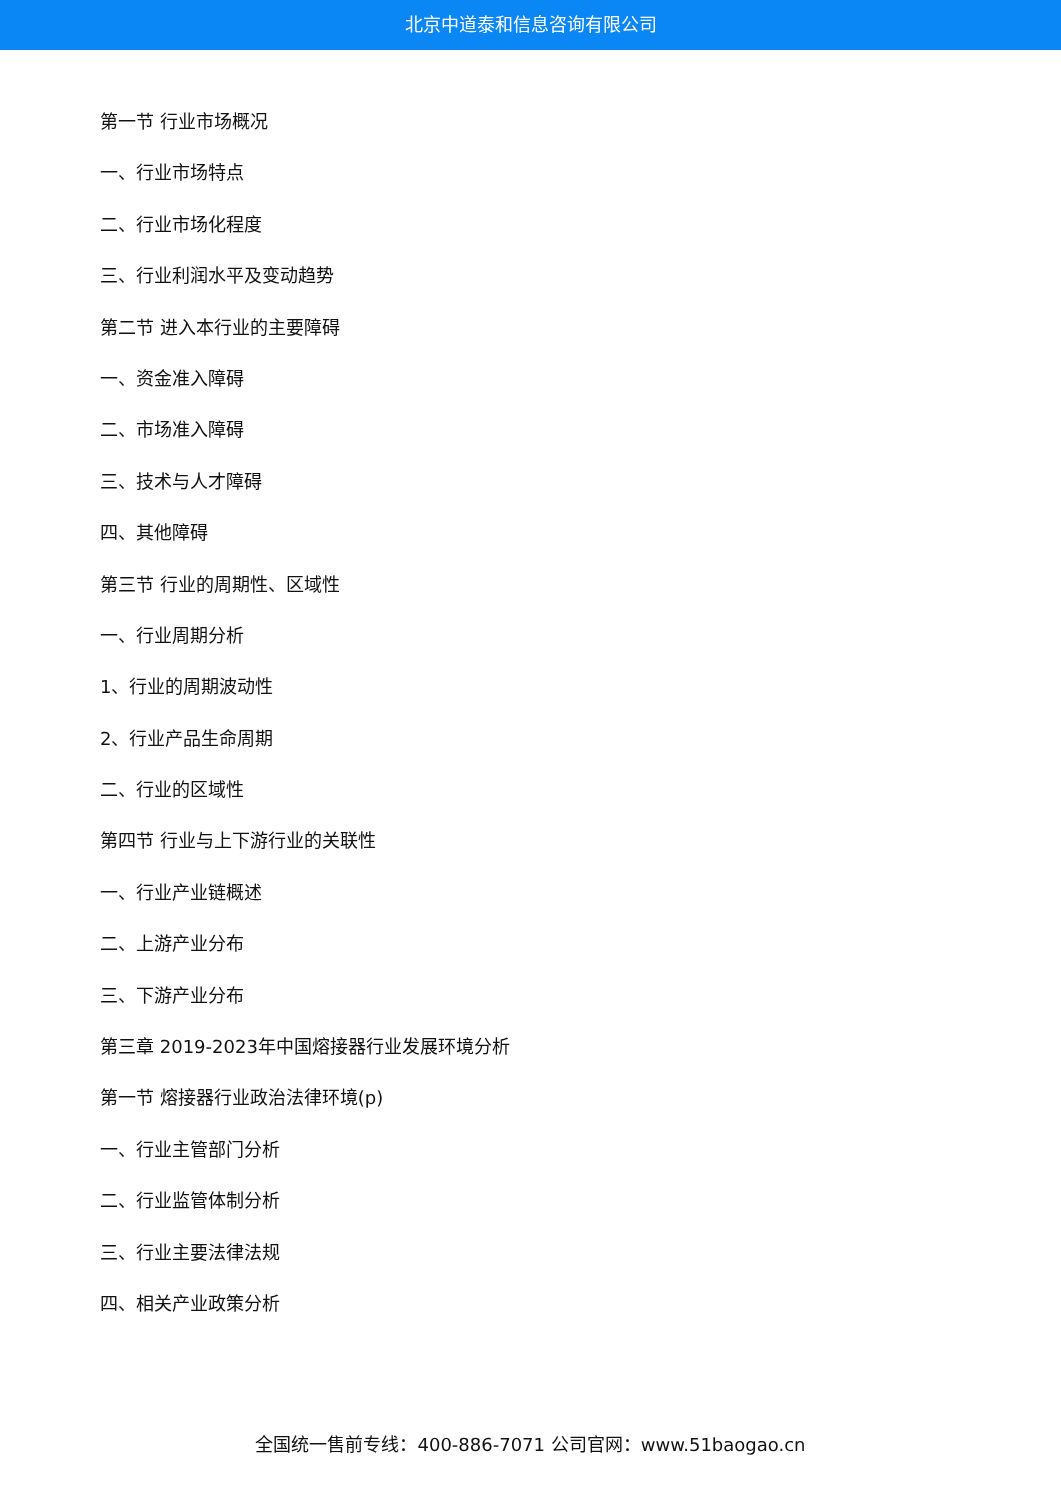北京中道泰和信息咨询有限公司
第一节 行业市场概况
一、行业市场特点
二、行业市场化程度
三、行业利润水平及变动趋势
第二节 进入本行业的主要障碍
一、资金准入障碍
二、市场准入障碍
三、技术与人才障碍
四、其他障碍
第三节 行业的周期性、区域性
一、行业周期分析
1、行业的周期波动性
2、行业产品生命周期
二、行业的区域性
第四节 行业与上下游行业的关联性
一、行业产业链概述
二、上游产业分布
三、下游产业分布
第三章 2019-2023年中国熔接器行业发展环境分析
第一节 熔接器行业政治法律环境(p)
一、行业主管部门分析
二、行业监管体制分析
三、行业主要法律法规
四、相关产业政策分析
全国统一售前专线：400-886-7071 公司官网：www.51baogao.cn